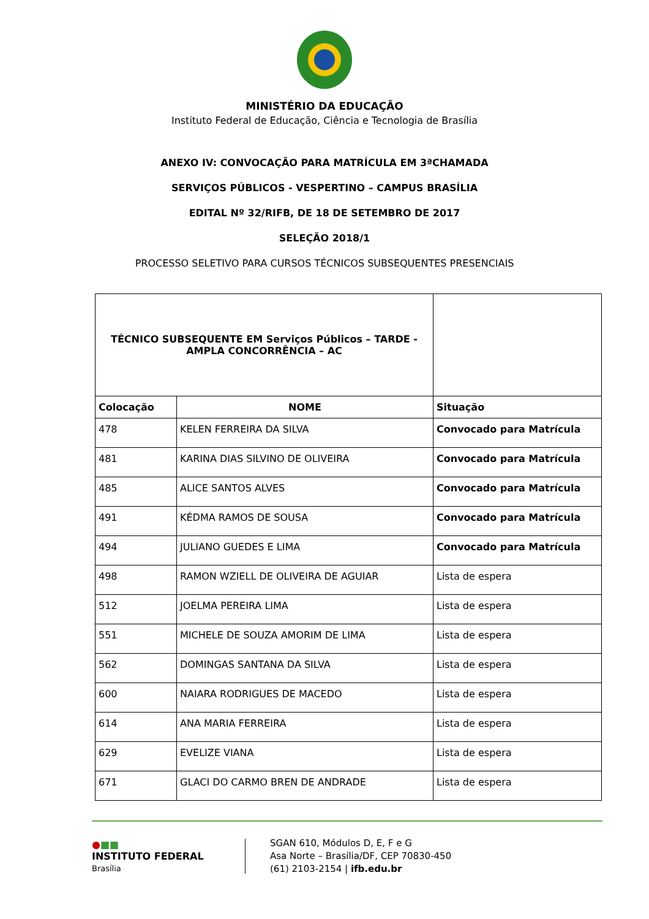MINISTÉRIO DA EDUCAÇÃO
Instituto Federal de Educação, Ciência e Tecnologia de Brasília
ANEXO IV: CONVOCAÇÃO PARA MATRÍCULA EM 3ªCHAMADA
SERVIÇOS PÚBLICOS - VESPERTINO – CAMPUS BRASÍLIA
EDITAL Nº 32/RIFB, DE 18 DE SETEMBRO DE 2017
SELEÇÃO 2018/1
PROCESSO SELETIVO PARA CURSOS TÉCNICOS SUBSEQUENTES PRESENCIAIS
| TÉCNICO SUBSEQUENTE EM Serviços Públicos – TARDE - AMPLA CONCORRÊNCIA – AC | | |
| Colocação | NOME | Situação |
| 478 | KELEN FERREIRA DA SILVA | Convocado para Matrícula |
| 481 | KARINA DIAS SILVINO DE OLIVEIRA | Convocado para Matrícula |
| 485 | ALICE SANTOS ALVES | Convocado para Matrícula |
| 491 | KÉDMA RAMOS DE SOUSA | Convocado para Matrícula |
| 494 | JULIANO GUEDES E LIMA | Convocado para Matrícula |
| 498 | RAMON WZIELL DE OLIVEIRA DE AGUIAR | Lista de espera |
| 512 | JOELMA PEREIRA LIMA | Lista de espera |
| 551 | MICHELE DE SOUZA AMORIM DE LIMA | Lista de espera |
| 562 | DOMINGAS SANTANA DA SILVA | Lista de espera |
| 600 | NAIARA RODRIGUES DE MACEDO | Lista de espera |
| 614 | ANA MARIA FERREIRA | Lista de espera |
| 629 | EVELIZE VIANA | Lista de espera |
| 671 | GLACI DO CARMO BREN DE ANDRADE | Lista de espera |
●■■
INSTITUTO FEDERAL
Brasília
SGAN 610, Módulos D, E, F e G
Asa Norte – Brasília/DF, CEP 70830-450
(61) 2103-2154 | ifb.edu.br